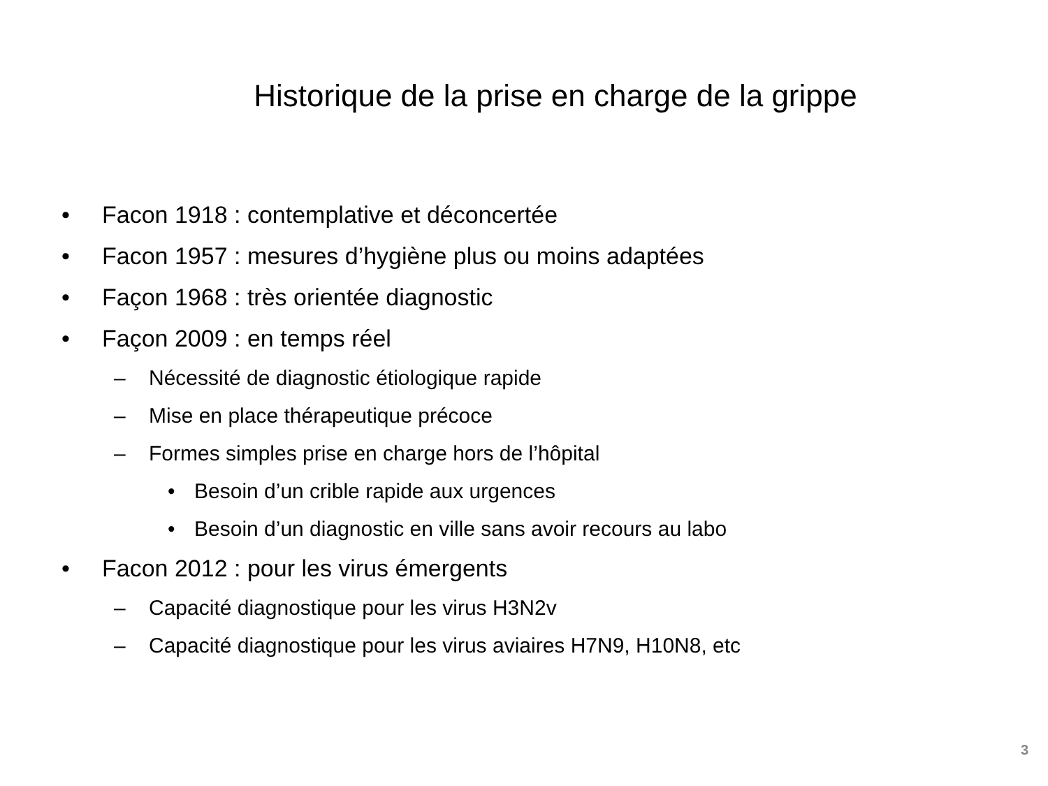Historique de la prise en charge de la grippe
• Facon 1918 : contemplative et déconcertée
• Facon 1957 : mesures d’hygiène plus ou moins adaptées
• Façon 1968 : très orientée diagnostic
• Façon 2009 : en temps réel
– Nécessité de diagnostic étiologique rapide
– Mise en place thérapeutique précoce
– Formes simples prise en charge hors de l’hôpital
• Besoin d’un crible rapide aux urgences
• Besoin d’un diagnostic en ville sans avoir recours au labo
• Facon 2012 : pour les virus émergents
– Capacité diagnostique pour les virus H3N2v
– Capacité diagnostique pour les virus aviaires H7N9, H10N8, etc
3